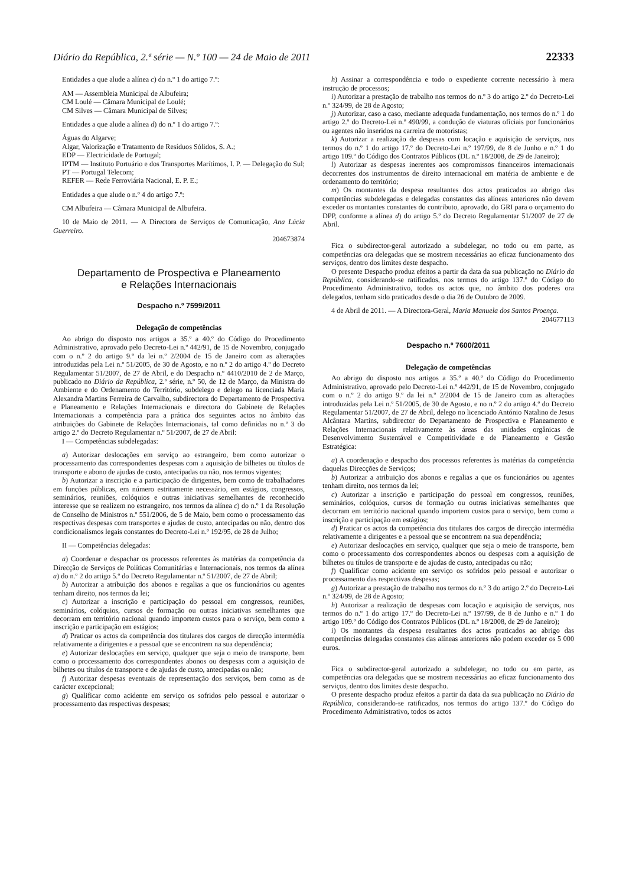Diário da República, 2.ª série — N.º 100 — 24 de Maio de 2011 22333
Entidades a que alude a alínea c) do n.º 1 do artigo 7.º:
AM — Assembleia Municipal de Albufeira;
CM Loulé — Câmara Municipal de Loulé;
CM Silves — Câmara Municipal de Silves;
Entidades a que alude a alínea d) do n.º 1 do artigo 7.º:
Águas do Algarve;
Algar, Valorização e Tratamento de Resíduos Sólidos, S. A.;
EDP — Electricidade de Portugal;
IPTM — Instituto Portuário e dos Transportes Marítimos, I. P. — Delegação do Sul;
PT — Portugal Telecom;
REFER — Rede Ferroviária Nacional, E. P. E.;
Entidades a que alude o n.º 4 do artigo 7.º:
CM Albufeira — Câmara Municipal de Albufeira.
10 de Maio de 2011. — A Directora de Serviços de Comunicação, Ana Lúcia Guerreiro.
204673874
Departamento de Prospectiva e Planeamento
e Relações Internacionais
Despacho n.º 7599/2011
Delegação de competências
Ao abrigo do disposto nos artigos a 35.º a 40.º do Código do Procedimento Administrativo, aprovado pelo Decreto-Lei n.º 442/91, de 15 de Novembro, conjugado com o n.º 2 do artigo 9.º da lei n.º 2/2004 de 15 de Janeiro com as alterações introduzidas pela Lei n.º 51/2005, de 30 de Agosto, e no n.º 2 do artigo 4.º do Decreto Regulamentar 51/2007, de 27 de Abril, e do Despacho n.º 4410/2010 de 2 de Março, publicado no Diário da República, 2.ª série, n.º 50, de 12 de Março, da Ministra do Ambiente e do Ordenamento do Território, subdelego e delego na licenciada Maria Alexandra Martins Ferreira de Carvalho, subdirectora do Departamento de Prospectiva e Planeamento e Relações Internacionais e directora do Gabinete de Relações Internacionais a competência para a prática dos seguintes actos no âmbito das atribuições do Gabinete de Relações Internacionais, tal como definidas no n.º 3 do artigo 2.º do Decreto Regulamentar n.º 51/2007, de 27 de Abril:
I — Competências subdelegadas:
a) Autorizar deslocações em serviço ao estrangeiro, bem como autorizar o processamento das correspondentes despesas com a aquisição de bilhetes ou títulos de transporte e abono de ajudas de custo, antecipadas ou não, nos termos vigentes;
b) Autorizar a inscrição e a participação de dirigentes, bem como de trabalhadores em funções públicas, em número estritamente necessário, em estágios, congressos, seminários, reuniões, colóquios e outras iniciativas semelhantes de reconhecido interesse que se realizem no estrangeiro, nos termos da alínea c) do n.º 1 da Resolução de Conselho de Ministros n.º 551/2006, de 5 de Maio, bem como o processamento das respectivas despesas com transportes e ajudas de custo, antecipadas ou não, dentro dos condicionalismos legais constantes do Decreto-Lei n.º 192/95, de 28 de Julho;
II — Competências delegadas:
a) Coordenar e despachar os processos referentes às matérias da competência da Direcção de Serviços de Políticas Comunitárias e Internacionais, nos termos da alínea a) do n.º 2 do artigo 5.º do Decreto Regulamentar n.º 51/2007, de 27 de Abril;
b) Autorizar a atribuição dos abonos e regalias a que os funcionários ou agentes tenham direito, nos termos da lei;
c) Autorizar a inscrição e participação do pessoal em congressos, reuniões, seminários, colóquios, cursos de formação ou outras iniciativas semelhantes que decorram em território nacional quando importem custos para o serviço, bem como a inscrição e participação em estágios;
d) Praticar os actos da competência dos titulares dos cargos de direcção intermédia relativamente a dirigentes e a pessoal que se encontrem na sua dependência;
e) Autorizar deslocações em serviço, qualquer que seja o meio de transporte, bem como o processamento dos correspondentes abonos ou despesas com a aquisição de bilhetes ou títulos de transporte e de ajudas de custo, antecipadas ou não;
f) Autorizar despesas eventuais de representação dos serviços, bem como as de carácter excepcional;
g) Qualificar como acidente em serviço os sofridos pelo pessoal e autorizar o processamento das respectivas despesas;
h) Assinar a correspondência e todo o expediente corrente necessário à mera instrução de processos;
i) Autorizar a prestação de trabalho nos termos do n.º 3 do artigo 2.º do Decreto-Lei n.º 324/99, de 28 de Agosto;
j) Autorizar, caso a caso, mediante adequada fundamentação, nos termos do n.º 1 do artigo 2.º do Decreto-Lei n.º 490/99, a condução de viaturas oficiais por funcionários ou agentes não inseridos na carreira de motoristas;
k) Autorizar a realização de despesas com locação e aquisição de serviços, nos termos do n.º 1 do artigo 17.º do Decreto-Lei n.º 197/99, de 8 de Junho e n.º 1 do artigo 109.º do Código dos Contratos Públicos (DL n.º 18/2008, de 29 de Janeiro);
l) Autorizar as despesas inerentes aos compromissos financeiros internacionais decorrentes dos instrumentos de direito internacional em matéria de ambiente e de ordenamento do território;
m) Os montantes da despesa resultantes dos actos praticados ao abrigo das competências subdelegadas e delegadas constantes das alíneas anteriores não devem exceder os montantes constantes do contributo, aprovado, do GRI para o orçamento do DPP, conforme a alínea d) do artigo 5.º do Decreto Regulamentar 51/2007 de 27 de Abril.
Fica o subdirector-geral autorizado a subdelegar, no todo ou em parte, as competências ora delegadas que se mostrem necessárias ao eficaz funcionamento dos serviços, dentro dos limites deste despacho.
O presente Despacho produz efeitos a partir da data da sua publicação no Diário da República, considerando-se ratificados, nos termos do artigo 137.º do Código do Procedimento Administrativo, todos os actos que, no âmbito dos poderes ora delegados, tenham sido praticados desde o dia 26 de Outubro de 2009.
4 de Abril de 2011. — A Directora-Geral, Maria Manuela dos Santos Proença.
204677113
Despacho n.º 7600/2011
Delegação de competências
Ao abrigo do disposto nos artigos a 35.º a 40.º do Código do Procedimento Administrativo, aprovado pelo Decreto-Lei n.º 442/91, de 15 de Novembro, conjugado com o n.º 2 do artigo 9.º da lei n.º 2/2004 de 15 de Janeiro com as alterações introduzidas pela Lei n.º 51/2005, de 30 de Agosto, e no n.º 2 do artigo 4.º do Decreto Regulamentar 51/2007, de 27 de Abril, delego no licenciado António Natalino de Jesus Alcântara Martins, subdirector do Departamento de Prospectiva e Planeamento e Relações Internacionais relativamente às áreas das unidades orgânicas de Desenvolvimento Sustentável e Competitividade e de Planeamento e Gestão Estratégica:
a) A coordenação e despacho dos processos referentes às matérias da competência daquelas Direcções de Serviços;
b) Autorizar a atribuição dos abonos e regalias a que os funcionários ou agentes tenham direito, nos termos da lei;
c) Autorizar a inscrição e participação do pessoal em congressos, reuniões, seminários, colóquios, cursos de formação ou outras iniciativas semelhantes que decorram em território nacional quando importem custos para o serviço, bem como a inscrição e participação em estágios;
d) Praticar os actos da competência dos titulares dos cargos de direcção intermédia relativamente a dirigentes e a pessoal que se encontrem na sua dependência;
e) Autorizar deslocações em serviço, qualquer que seja o meio de transporte, bem como o processamento dos correspondentes abonos ou despesas com a aquisição de bilhetes ou títulos de transporte e de ajudas de custo, antecipadas ou não;
f) Qualificar como acidente em serviço os sofridos pelo pessoal e autorizar o processamento das respectivas despesas;
g) Autorizar a prestação de trabalho nos termos do n.º 3 do artigo 2.º do Decreto-Lei n.º 324/99, de 28 de Agosto;
h) Autorizar a realização de despesas com locação e aquisição de serviços, nos termos do n.º 1 do artigo 17.º do Decreto-Lei n.º 197/99, de 8 de Junho e n.º 1 do artigo 109.º do Código dos Contratos Públicos (DL n.º 18/2008, de 29 de Janeiro);
i) Os montantes da despesa resultantes dos actos praticados ao abrigo das competências delegadas constantes das alíneas anteriores não podem exceder os 5 000 euros.
Fica o subdirector-geral autorizado a subdelegar, no todo ou em parte, as competências ora delegadas que se mostrem necessárias ao eficaz funcionamento dos serviços, dentro dos limites deste despacho.
O presente despacho produz efeitos a partir da data da sua publicação no Diário da República, considerando-se ratificados, nos termos do artigo 137.º do Código do Procedimento Administrativo, todos os actos